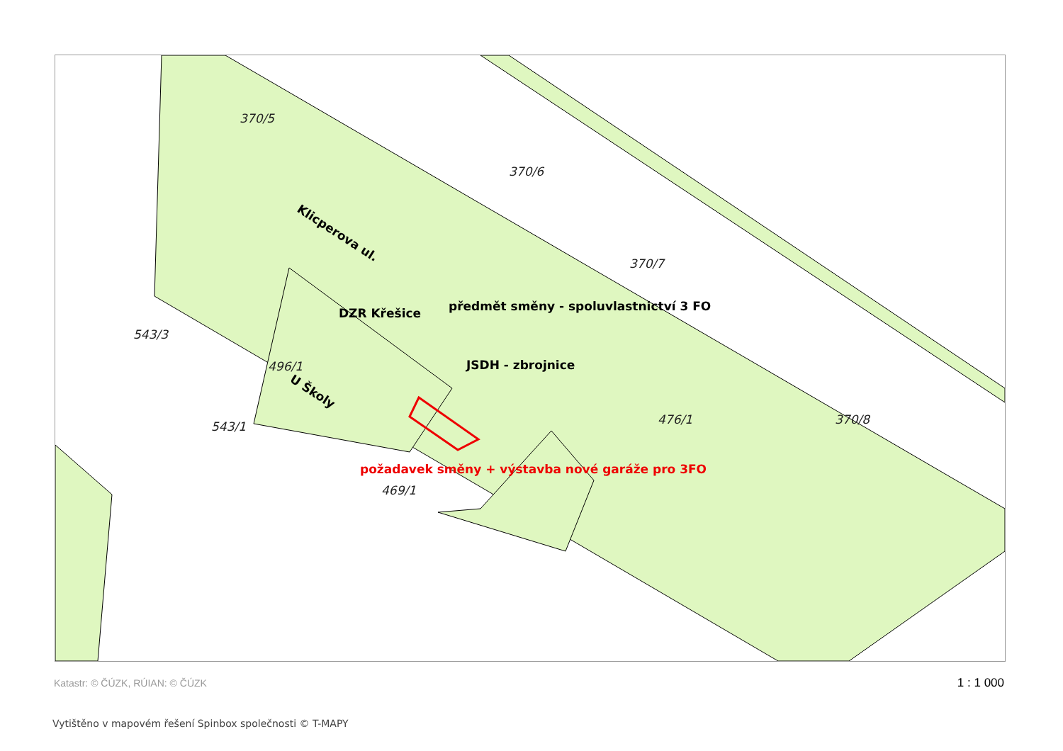370/5
370/6
370/7
496/1
370/8
476/1
469/1
543/3
543/1
DZR Křešice
předmět směny - spoluvlastnictví 3 FO
JSDH - zbrojnice
požadavek směny + výstavba nové garáže pro 3FO
Klicperova ul.
U Školy
Katastr: © ČÚZK, RÚIAN: © ČÚZK 1 : 1 000
Vytištěno v mapovém řešení Spinbox společnosti © T-MAPY